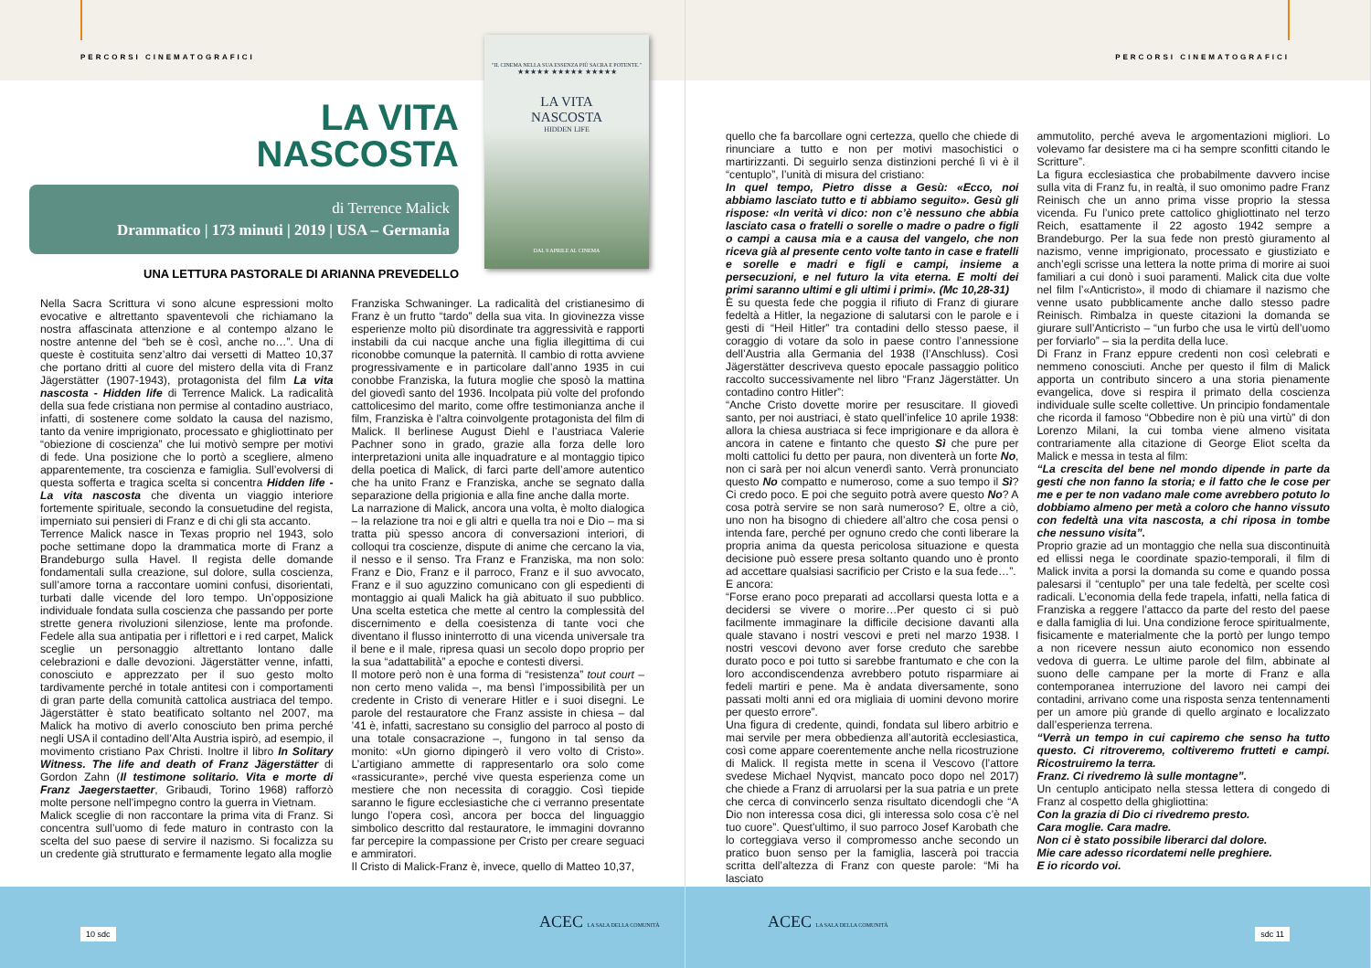PERCORSI CINEMATOGRAFICI
"IL CINEMA NELLA SUA ESSENZA PIÙ SACRA E POTENTE."
★★★★★ ★★★★★ ★★★★★
LA VITA
NASCOSTA
HIDDEN LIFE
DAL 9 APRILE AL CINEMA
LA VITA
NASCOSTA
di Terrence Malick
Drammatico | 173 minuti | 2019 | USA – Germania
UNA LETTURA PASTORALE DI ARIANNA PREVEDELLO
Nella Sacra Scrittura vi sono alcune espressioni molto evocative e altrettanto spaventevoli che richiamano la nostra affascinata attenzione e al contempo alzano le nostre antenne del “beh se è così, anche no…”. Una di queste è costituita senz’altro dai versetti di Matteo 10,37 che portano dritti al cuore del mistero della vita di Franz Jägerstätter (1907-1943), protagonista del film La vita nascosta - Hidden life di Terrence Malick. La radicalità della sua fede cristiana non permise al contadino austriaco, infatti, di sostenere come soldato la causa del nazismo, tanto da venire imprigionato, processato e ghigliottinato per “obiezione di coscienza” che lui motivò sempre per motivi di fede. Una posizione che lo portò a scegliere, almeno apparentemente, tra coscienza e famiglia. Sull’evolversi di questa sofferta e tragica scelta si concentra Hidden life - La vita nascosta che diventa un viaggio interiore fortemente spirituale, secondo la consuetudine del regista, imperniato sui pensieri di Franz e di chi gli sta accanto.
Terrence Malick nasce in Texas proprio nel 1943, solo poche settimane dopo la drammatica morte di Franz a Brandeburgo sulla Havel. Il regista delle domande fondamentali sulla creazione, sul dolore, sulla coscienza, sull’amore torna a raccontare uomini confusi, disorientati, turbati dalle vicende del loro tempo. Un’opposizione individuale fondata sulla coscienza che passando per porte strette genera rivoluzioni silenziose, lente ma profonde. Fedele alla sua antipatia per i riflettori e i red carpet, Malick sceglie un personaggio altrettanto lontano dalle celebrazioni e dalle devozioni. Jägerstätter venne, infatti, conosciuto e apprezzato per il suo gesto molto tardivamente perché in totale antitesi con i comportamenti di gran parte della comunità cattolica austriaca del tempo. Jägerstätter è stato beatificato soltanto nel 2007, ma Malick ha motivo di averlo conosciuto ben prima perché negli USA il contadino dell’Alta Austria ispirò, ad esempio, il movimento cristiano Pax Christi. Inoltre il libro In Solitary Witness. The life and death of Franz Jägerstätter di Gordon Zahn (Il testimone solitario. Vita e morte di Franz Jaegerstaetter, Gribaudi, Torino 1968) rafforzò molte persone nell’impegno contro la guerra in Vietnam.
Malick sceglie di non raccontare la prima vita di Franz. Si concentra sull’uomo di fede maturo in contrasto con la scelta del suo paese di servire il nazismo. Si focalizza su un credente già strutturato e fermamente legato alla moglie
Franziska Schwaninger. La radicalità del cristianesimo di Franz è un frutto “tardo” della sua vita. In giovinezza visse esperienze molto più disordinate tra aggressività e rapporti instabili da cui nacque anche una figlia illegittima di cui riconobbe comunque la paternità. Il cambio di rotta avviene progressivamente e in particolare dall’anno 1935 in cui conobbe Franziska, la futura moglie che sposò la mattina del giovedì santo del 1936. Incolpata più volte del profondo cattolicesimo del marito, come offre testimonianza anche il film, Franziska è l’altra coinvolgente protagonista del film di Malick. Il berlinese August Diehl e l’austriaca Valerie Pachner sono in grado, grazie alla forza delle loro interpretazioni unita alle inquadrature e al montaggio tipico della poetica di Malick, di farci parte dell’amore autentico che ha unito Franz e Franziska, anche se segnato dalla separazione della prigionia e alla fine anche dalla morte.
La narrazione di Malick, ancora una volta, è molto dialogica – la relazione tra noi e gli altri e quella tra noi e Dio – ma si tratta più spesso ancora di conversazioni interiori, di colloqui tra coscienze, dispute di anime che cercano la via, il nesso e il senso. Tra Franz e Franziska, ma non solo: Franz e Dio, Franz e il parroco, Franz e il suo avvocato, Franz e il suo aguzzino comunicano con gli espedienti di montaggio ai quali Malick ha già abituato il suo pubblico. Una scelta estetica che mette al centro la complessità del discernimento e della coesistenza di tante voci che diventano il flusso ininterrotto di una vicenda universale tra il bene e il male, ripresa quasi un secolo dopo proprio per la sua “adattabilità” a epoche e contesti diversi.
Il motore però non è una forma di “resistenza” tout court – non certo meno valida –, ma bensì l’impossibilità per un credente in Cristo di venerare Hitler e i suoi disegni. Le parole del restauratore che Franz assiste in chiesa – dal ’41 è, infatti, sacrestano su consiglio del parroco al posto di una totale consacrazione –, fungono in tal senso da monito: «Un giorno dipingerò il vero volto di Cristo». L’artigiano ammette di rappresentarlo ora solo come «rassicurante», perché vive questa esperienza come un mestiere che non necessita di coraggio. Così tiepide saranno le figure ecclesiastiche che ci verranno presentate lungo l’opera così, ancora per bocca del linguaggio simbolico descritto dal restauratore, le immagini dovranno far percepire la compassione per Cristo per creare seguaci e ammiratori.
Il Cristo di Malick-Franz è, invece, quello di Matteo 10,37,
10 sdc ACEC LA SALA DELLA COMUNITÀ
PERCORSI CINEMATOGRAFICI
quello che fa barcollare ogni certezza, quello che chiede di rinunciare a tutto e non per motivi masochistici o martirizzanti. Di seguirlo senza distinzioni perché lì vi è il “centuplo”, l’unità di misura del cristiano:
In quel tempo, Pietro disse a Gesù: «Ecco, noi abbiamo lasciato tutto e ti abbiamo seguito». Gesù gli rispose: «In verità vi dico: non c’è nessuno che abbia lasciato casa o fratelli o sorelle o madre o padre o figli o campi a causa mia e a causa del vangelo, che non riceva già al presente cento volte tanto in case e fratelli e sorelle e madri e figli e campi, insieme a persecuzioni, e nel futuro la vita eterna. E molti dei primi saranno ultimi e gli ultimi i primi». (Mc 10,28-31)
È su questa fede che poggia il rifiuto di Franz di giurare fedeltà a Hitler, la negazione di salutarsi con le parole e i gesti di “Heil Hitler” tra contadini dello stesso paese, il coraggio di votare da solo in paese contro l’annessione dell’Austria alla Germania del 1938 (l’Anschluss). Così Jägerstätter descriveva questo epocale passaggio politico raccolto successivamente nel libro “Franz Jägerstätter. Un contadino contro Hitler”:
“Anche Cristo dovette morire per resuscitare. Il giovedì santo, per noi austriaci, è stato quell’infelice 10 aprile 1938: allora la chiesa austriaca si fece imprigionare e da allora è ancora in catene e fintanto che questo Sì che pure per molti cattolici fu detto per paura, non diventerà un forte No, non ci sarà per noi alcun venerdì santo. Verrà pronunciato questo No compatto e numeroso, come a suo tempo il Sì? Ci credo poco. E poi che seguito potrà avere questo No? A cosa potrà servire se non sarà numeroso? E, oltre a ciò, uno non ha bisogno di chiedere all’altro che cosa pensi o intenda fare, perché per ognuno credo che conti liberare la propria anima da questa pericolosa situazione e questa decisione può essere presa soltanto quando uno è pronto ad accettare qualsiasi sacrificio per Cristo e la sua fede…”.
E ancora:
“Forse erano poco preparati ad accollarsi questa lotta e a decidersi se vivere o morire…Per questo ci si può facilmente immaginare la difficile decisione davanti alla quale stavano i nostri vescovi e preti nel marzo 1938. I nostri vescovi devono aver forse creduto che sarebbe durato poco e poi tutto si sarebbe frantumato e che con la loro accondiscendenza avrebbero potuto risparmiare ai fedeli martiri e pene. Ma è andata diversamente, sono passati molti anni ed ora migliaia di uomini devono morire per questo errore”.
Una figura di credente, quindi, fondata sul libero arbitrio e mai servile per mera obbedienza all’autorità ecclesiastica, così come appare coerentemente anche nella ricostruzione di Malick. Il regista mette in scena il Vescovo (l’attore svedese Michael Nyqvist, mancato poco dopo nel 2017) che chiede a Franz di arruolarsi per la sua patria e un prete che cerca di convincerlo senza risultato dicendogli che “A Dio non interessa cosa dici, gli interessa solo cosa c’è nel tuo cuore”. Quest’ultimo, il suo parroco Josef Karobath che lo corteggiava verso il compromesso anche secondo un pratico buon senso per la famiglia, lascerà poi traccia scritta dell’altezza di Franz con queste parole: “Mi ha lasciato
ammutolito, perché aveva le argomentazioni migliori. Lo volevamo far desistere ma ci ha sempre sconfitti citando le Scritture”.
La figura ecclesiastica che probabilmente davvero incise sulla vita di Franz fu, in realtà, il suo omonimo padre Franz Reinisch che un anno prima visse proprio la stessa vicenda. Fu l’unico prete cattolico ghigliottinato nel terzo Reich, esattamente il 22 agosto 1942 sempre a Brandeburgo. Per la sua fede non prestò giuramento al nazismo, venne imprigionato, processato e giustiziato e anch’egli scrisse una lettera la notte prima di morire ai suoi familiari a cui donò i suoi paramenti. Malick cita due volte nel film l’«Anticristo», il modo di chiamare il nazismo che venne usato pubblicamente anche dallo stesso padre Reinisch. Rimbalza in queste citazioni la domanda se giurare sull’Anticristo – “un furbo che usa le virtù dell’uomo per forviarlo” – sia la perdita della luce.
Di Franz in Franz eppure credenti non così celebrati e nemmeno conosciuti. Anche per questo il film di Malick apporta un contributo sincero a una storia pienamente evangelica, dove si respira il primato della coscienza individuale sulle scelte collettive. Un principio fondamentale che ricorda il famoso “Obbedire non è più una virtù” di don Lorenzo Milani, la cui tomba viene almeno visitata contrariamente alla citazione di George Eliot scelta da Malick e messa in testa al film:
“La crescita del bene nel mondo dipende in parte da gesti che non fanno la storia; e il fatto che le cose per me e per te non vadano male come avrebbero potuto lo dobbiamo almeno per metà a coloro che hanno vissuto con fedeltà una vita nascosta, a chi riposa in tombe che nessuno visita”.
Proprio grazie ad un montaggio che nella sua discontinuità ed ellissi nega le coordinate spazio-temporali, il film di Malick invita a porsi la domanda su come e quando possa palesarsi il “centuplo” per una tale fedeltà, per scelte così radicali. L’economia della fede trapela, infatti, nella fatica di Franziska a reggere l’attacco da parte del resto del paese e dalla famiglia di lui. Una condizione feroce spiritualmente, fisicamente e materialmente che la portò per lungo tempo a non ricevere nessun aiuto economico non essendo vedova di guerra. Le ultime parole del film, abbinate al suono delle campane per la morte di Franz e alla contemporanea interruzione del lavoro nei campi dei contadini, arrivano come una risposta senza tentennamenti per un amore più grande di quello arginato e localizzato dall’esperienza terrena.
“Verrà un tempo in cui capiremo che senso ha tutto questo. Ci ritroveremo, coltiveremo frutteti e campi. Ricostruiremo la terra.
Franz. Ci rivedremo là sulle montagne”.
Un centuplo anticipato nella stessa lettera di congedo di Franz al cospetto della ghigliottina:
Con la grazia di Dio ci rivedremo presto.
Cara moglie. Cara madre.
Non ci è stato possibile liberarci dal dolore.
Mie care adesso ricordatemi nelle preghiere.
E io ricordo voi.
ACEC LA SALA DELLA COMUNITÀ sdc 11